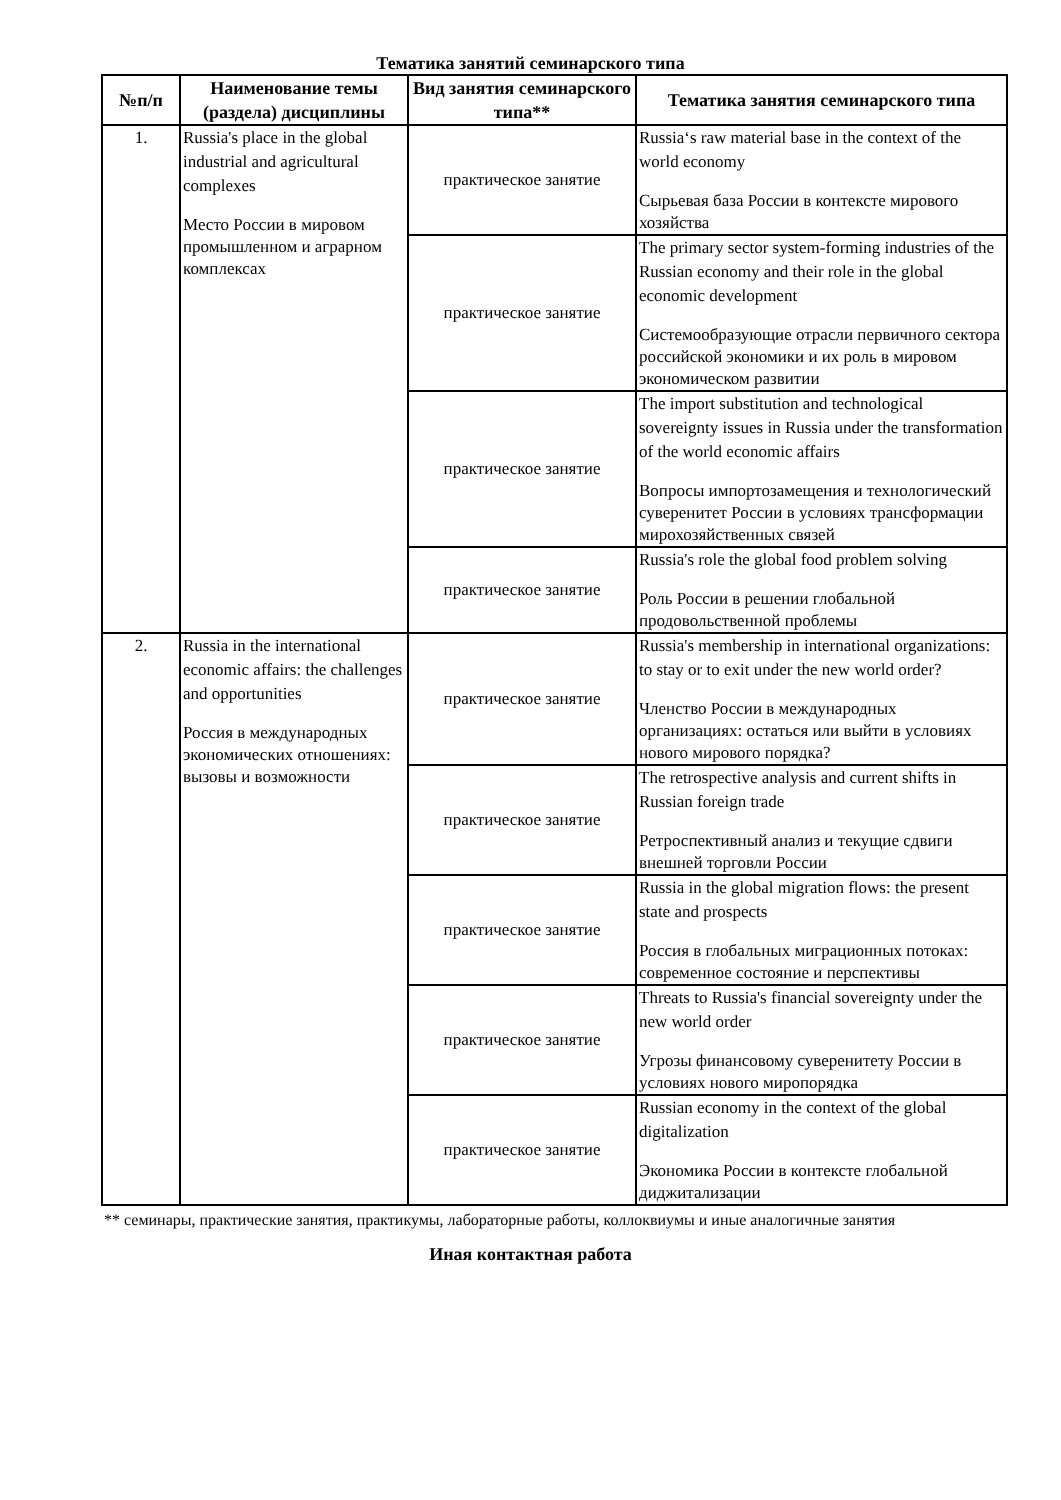Тематика занятий семинарского типа
| №п/п | Наименование темы (раздела) дисциплины | Вид занятия семинарского типа** | Тематика занятия семинарского типа |
| --- | --- | --- | --- |
| 1. | Russia's place in the global industrial and agricultural complexes Место России в мировом промышленном и аграрном комплексах | практическое занятие | Russia‘s raw material base in the context of the world economy Сырьевая база России в контексте мирового хозяйства |
| | | практическое занятие | The primary sector system-forming industries of the Russian economy and their role in the global economic development Системообразующие отрасли первичного сектора российской экономики и их роль в мировом экономическом развитии |
| | | практическое занятие | The import substitution and technological sovereignty issues in Russia under the transformation of the world economic affairs Вопросы импортозамещения и технологический суверенитет России в условиях трансформации мирохозяйственных связей |
| | | практическое занятие | Russia's role the global food problem solving Роль России в решении глобальной продовольственной проблемы |
| 2. | Russia in the international economic affairs: the challenges and opportunities Россия в международных экономических отношениях: вызовы и возможности | практическое занятие | Russia's membership in international organizations: to stay or to exit under the new world order? Членство России в международных организациях: остаться или выйти в условиях нового мирового порядка? |
| | | практическое занятие | The retrospective analysis and current shifts in Russian foreign trade Ретроспективный анализ и текущие сдвиги внешней торговли России |
| | | практическое занятие | Russia in the global migration flows: the present state and prospects Россия в глобальных миграционных потоках: современное состояние и перспективы |
| | | практическое занятие | Threats to Russia's financial sovereignty under the new world order Угрозы финансовому суверенитету России в условиях нового миропорядка |
| | | практическое занятие | Russian economy in the context of the global digitalization Экономика России в контексте глобальной диджитализации |
** семинары, практические занятия, практикумы, лабораторные работы, коллоквиумы и иные аналогичные занятия
Иная контактная работа